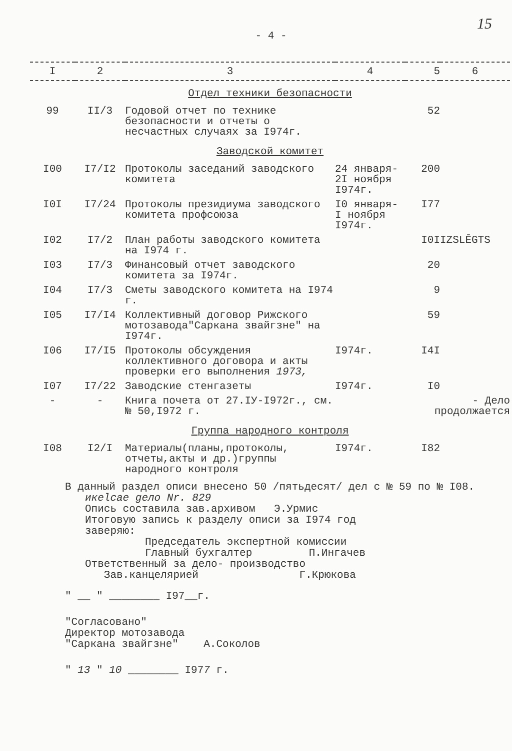15
- 4 -
| I | 2 | 3 | 4 | 5 | 6 |
| --- | --- | --- | --- | --- | --- |
| Отдел техники безопасности | | | | | |
| 99 | II/3 | Годовой отчет по технике безопасности и отчеты о несчастных случаях за I974г. | | 52 | |
| Заводской комитет | | | | | |
| I00 | I7/I2 | Протоколы заседаний заводского комитета | 24 января- 2I ноября I974г. | 200 | |
| I0I | I7/24 | Протоколы президиума заводского комитета профсоюза | I0 января- I ноября I974г. | I77 | |
| I02 | I7/2 | План работы заводского комитета на I974 г. | | I0I | IZSLĒGTS |
| I03 | I7/3 | Финансовый отчет заводского комитета за I974г. | | 20 | |
| I04 | I7/3 | Сметы заводского комитета на I974 г. | | 9 | |
| I05 | I7/I4 | Коллективный договор Рижского мотозавода"Саркана звайгзне" на I974г. | | 59 | |
| I06 | I7/I5 | Протоколы обсуждения коллективного договора и акты проверки его выполнения 1973, | I974г. | I4I | |
| I07 | I7/22 | Заводские стенгазеты | I974г. | I0 | |
| - | - | Книга почета от 27.IУ-I972г., см.№ 50,I972 г. | | - Дело продолжается | |
| Группа народного контроля | | | | | |
| I08 | I2/I | Материалы(планы,протоколы, отчеты,акты и др.)группы народного контроля | I974г. | I82 | |
В данный раздел описи внесено 50 /пятьдесят/ дел с № 59 по № I08.
икеlсае gело Nr. 829
Опись составила зав.архивом Э.Урмис
Итоговую запись к разделу описи за I974 год
заверяю:
Председатель экспертной комиссии
Главный бухгалтер П.Ингачев
Ответственный за дело- производство
Зав.канцелярией Г.Крюкова
" __ " ________ I97__г.
"Согласовано"
Директор мотозавода
"Саркана звайгзне" А.Соколов
" 13 " 10 ________ I977 г.